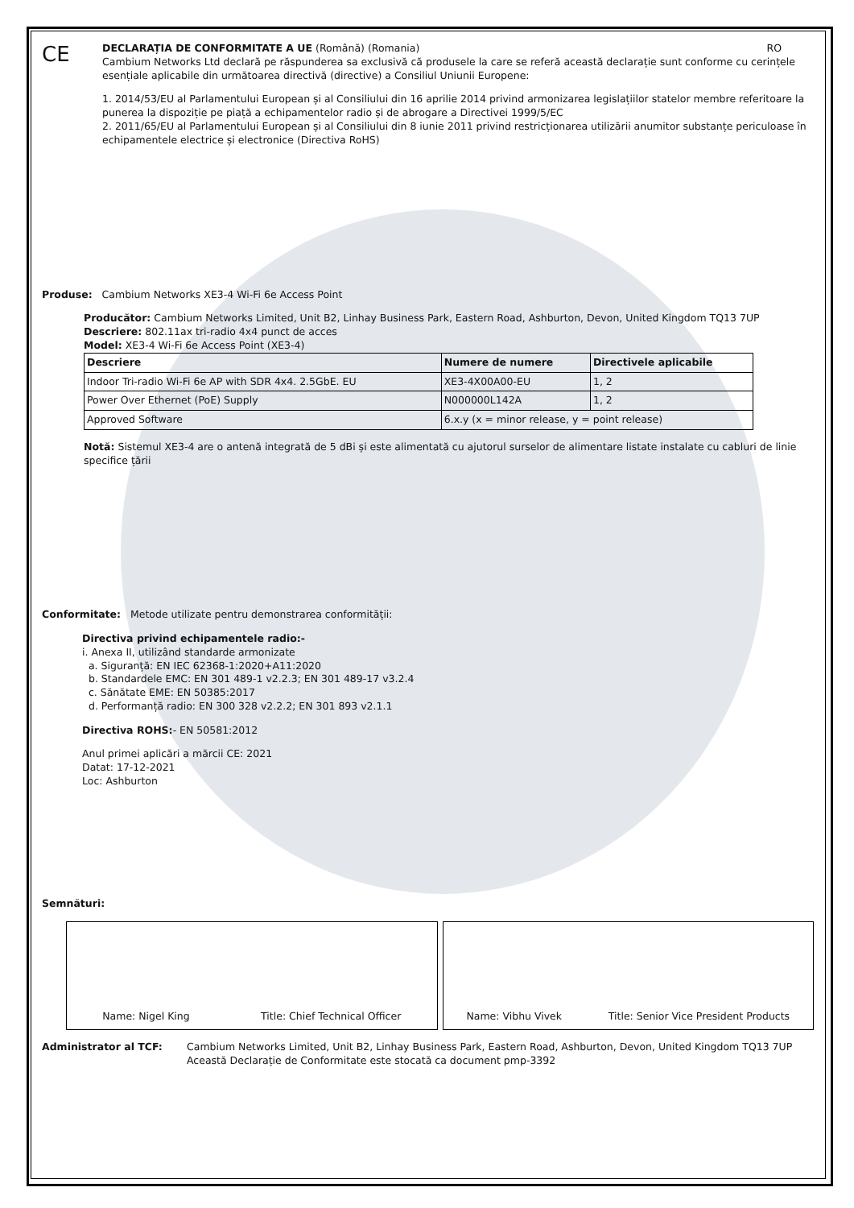CE
DECLARAȚIA DE CONFORMITATE A UE (Română) (Romania) RO
Cambium Networks Ltd declară pe răspunderea sa exclusivă că produsele la care se referă această declarație sunt conforme cu cerințele esențiale aplicabile din următoarea directivă (directive) a Consiliul Uniunii Europene:
1. 2014/53/EU al Parlamentului European și al Consiliului din 16 aprilie 2014 privind armonizarea legislațiilor statelor membre referitoare la punerea la dispoziție pe piață a echipamentelor radio și de abrogare a Directivei 1999/5/EC
2. 2011/65/EU al Parlamentului European și al Consiliului din 8 iunie 2011 privind restricționarea utilizării anumitor substanțe periculoase în echipamentele electrice și electronice (Directiva RoHS)
Produse: Cambium Networks XE3-4 Wi-Fi 6e Access Point
Producător: Cambium Networks Limited, Unit B2, Linhay Business Park, Eastern Road, Ashburton, Devon, United Kingdom TQ13 7UP
Descriere: 802.11ax tri-radio 4x4 punct de acces
Model: XE3-4 Wi-Fi 6e Access Point (XE3-4)
| Descriere | Numere de numere | Directivele aplicabile |
| --- | --- | --- |
| Indoor Tri-radio Wi-Fi 6e AP with SDR 4x4. 2.5GbE. EU | XE3-4X00A00-EU | 1, 2 |
| Power Over Ethernet (PoE) Supply | N000000L142A | 1, 2 |
| Approved Software | 6.x.y (x = minor release, y = point release) | |
Notă: Sistemul XE3-4 are o antenă integrată de 5 dBi și este alimentată cu ajutorul surselor de alimentare listate instalate cu cabluri de linie specifice țării
Conformitate: Metode utilizate pentru demonstrarea conformității:
Directiva privind echipamentele radio:-
i. Anexa II, utilizând standarde armonizate
a. Siguranță: EN IEC 62368-1:2020+A11:2020
b. Standardele EMC: EN 301 489-1 v2.2.3; EN 301 489-17 v3.2.4
c. Sănătate EME: EN 50385:2017
d. Performanță radio: EN 300 328 v2.2.2; EN 301 893 v2.1.1
Directiva ROHS:- EN 50581:2012
Anul primei aplicări a mărcii CE: 2021
Datat: 17-12-2021
Loc: Ashburton
Semnături:
Name: Nigel King Title: Chief Technical Officer
Name: Vibhu Vivek Title: Senior Vice President Products
Administrator al TCF: Cambium Networks Limited, Unit B2, Linhay Business Park, Eastern Road, Ashburton, Devon, United Kingdom TQ13 7UP
Această Declarație de Conformitate este stocată ca document pmp-3392